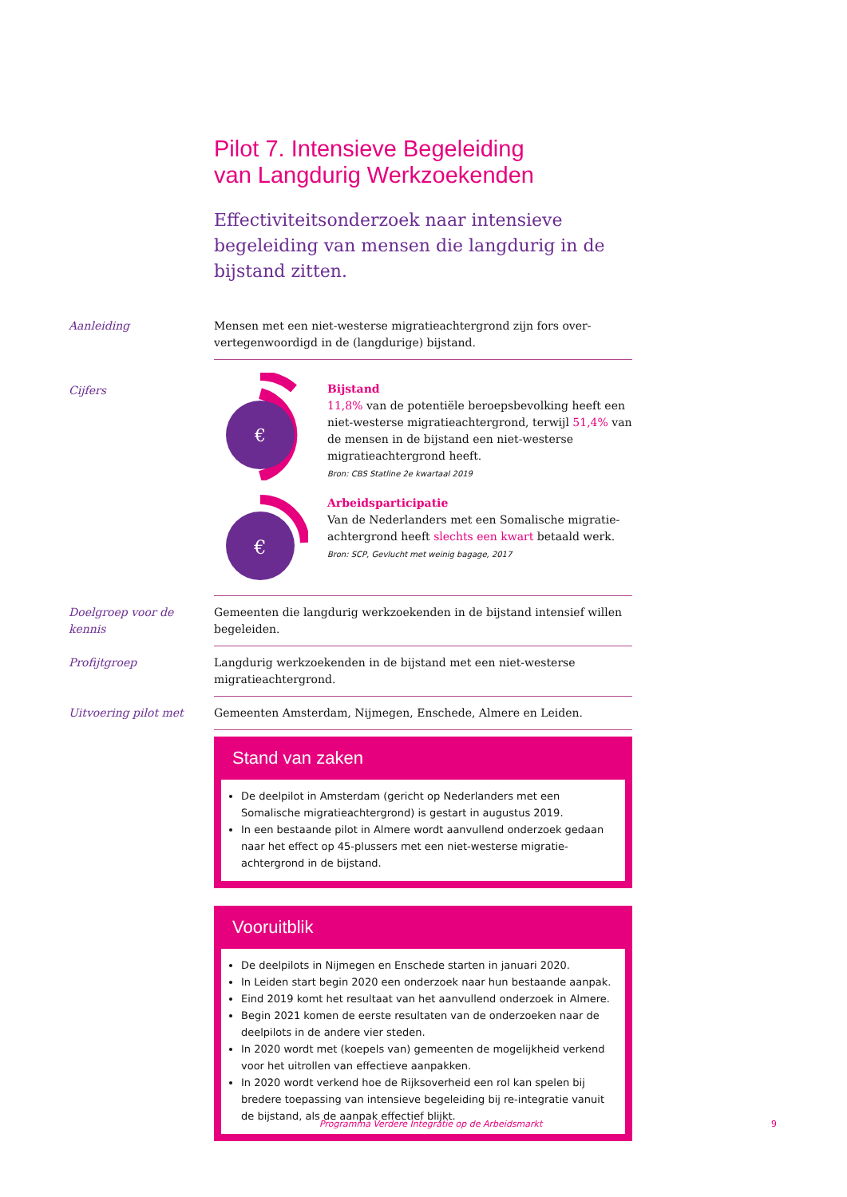Pilot 7. Intensieve Begeleiding
van Langdurig Werkzoekenden
Effectiviteitsonderzoek naar intensieve begeleiding van mensen die langdurig in de bijstand zitten.
Aanleiding
Mensen met een niet-westerse migratieachtergrond zijn fors over-vertegenwoordigd in de (langdurige) bijstand.
Cijfers
€
Bijstand
11,8% van de potentiële beroepsbevolking heeft een niet-westerse migratieachtergrond, terwijl 51,4% van de mensen in de bijstand een niet-westerse migratieachtergrond heeft.
Bron: CBS Statline 2e kwartaal 2019
€
Arbeidsparticipatie
Van de Nederlanders met een Somalische migratie-achtergrond heeft slechts een kwart betaald werk.
Bron: SCP, Gevlucht met weinig bagage, 2017
Doelgroep voor de kennis
Gemeenten die langdurig werkzoekenden in de bijstand intensief willen begeleiden.
Profijtgroep
Langdurig werkzoekenden in de bijstand met een niet-westerse migratieachtergrond.
Uitvoering pilot met
Gemeenten Amsterdam, Nijmegen, Enschede, Almere en Leiden.
Stand van zaken
De deelpilot in Amsterdam (gericht op Nederlanders met een Somalische migratieachtergrond) is gestart in augustus 2019.
In een bestaande pilot in Almere wordt aanvullend onderzoek gedaan naar het effect op 45-plussers met een niet-westerse migratie-achtergrond in de bijstand.
Vooruitblik
De deelpilots in Nijmegen en Enschede starten in januari 2020.
In Leiden start begin 2020 een onderzoek naar hun bestaande aanpak.
Eind 2019 komt het resultaat van het aanvullend onderzoek in Almere.
Begin 2021 komen de eerste resultaten van de onderzoeken naar de deelpilots in de andere vier steden.
In 2020 wordt met (koepels van) gemeenten de mogelijkheid verkend voor het uitrollen van effectieve aanpakken.
In 2020 wordt verkend hoe de Rijksoverheid een rol kan spelen bij bredere toepassing van intensieve begeleiding bij re-integratie vanuit de bijstand, als de aanpak effectief blijkt.
Programma Verdere Integratie op de Arbeidsmarkt
9